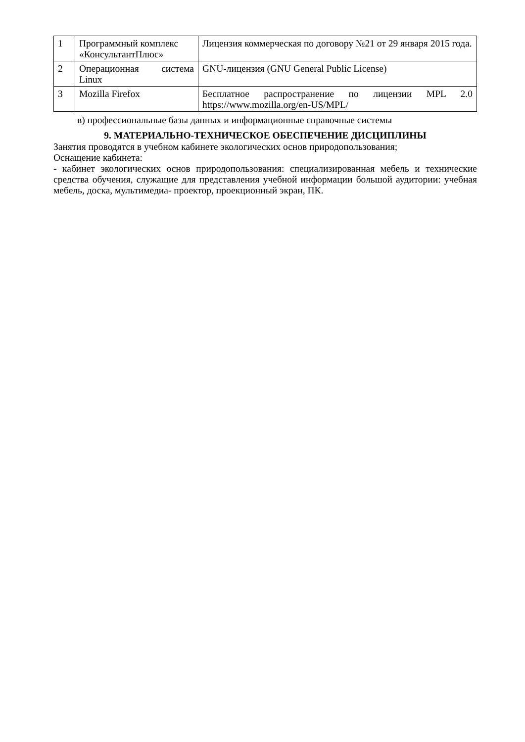| 1 | Программный комплекс «КонсультантПлюс» | Лицензия коммерческая по договору №21 от 29 января 2015 года. |
| 2 | Операционная система Linux | GNU-лицензия (GNU General Public License) |
| 3 | Mozilla Firefox | Бесплатное распространение по лицензии MPL 2.0 https://www.mozilla.org/en-US/MPL/ |
в) профессиональные базы данных и информационные справочные системы
9. МАТЕРИАЛЬНО-ТЕХНИЧЕСКОЕ ОБЕСПЕЧЕНИЕ ДИСЦИПЛИНЫ
Занятия проводятся в учебном кабинете экологических основ природопользования;
Оснащение кабинета:
- кабинет экологических основ природопользования: специализированная мебель и технические средства обучения, служащие для представления учебной информации большой аудитории: учебная мебель, доска, мультимедиа- проектор, проекционный экран, ПК.